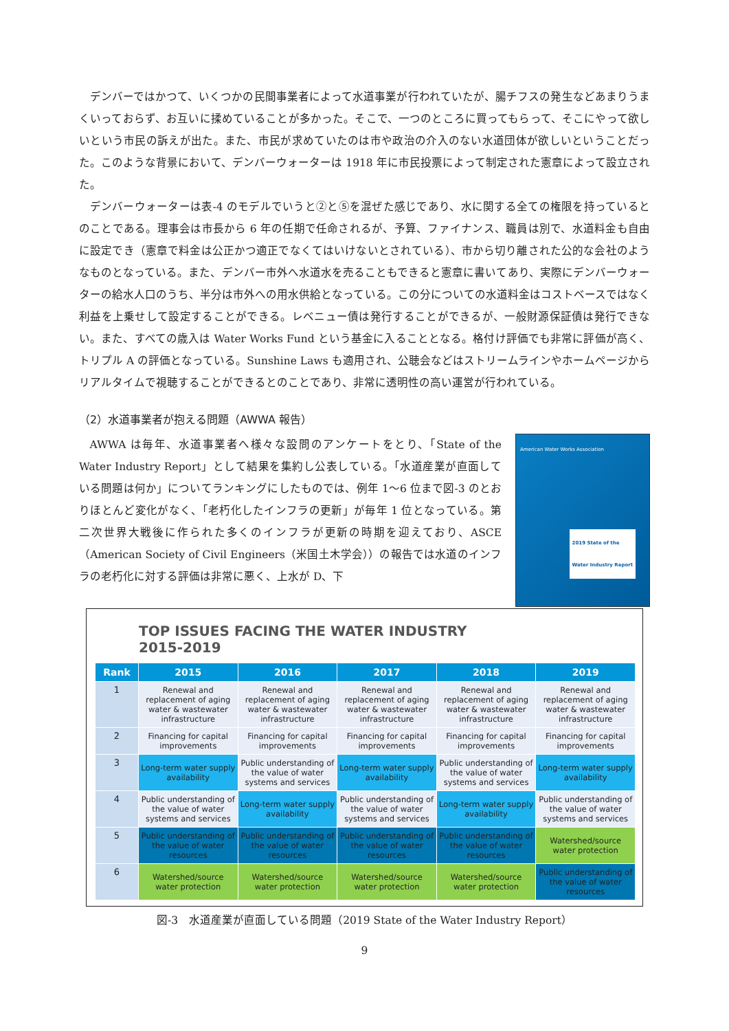デンバーではかつて、いくつかの民間事業者によって水道事業が行われていたが、腸チフスの発生などあまりうまくいっておらず、お互いに揉めていることが多かった。そこで、一つのところに買ってもらって、そこにやって欲しいという市民の訴えが出た。また、市民が求めていたのは市や政治の介入のない水道団体が欲しいということだった。このような背景において、デンバーウォーターは 1918 年に市民投票によって制定された憲章によって設立された。
デンバーウォーターは表-4 のモデルでいうと②と⑤を混ぜた感じであり、水に関する全ての権限を持っているとのことである。理事会は市長から 6 年の任期で任命されるが、予算、ファイナンス、職員は別で、水道料金も自由に設定でき（憲章で料金は公正かつ適正でなくてはいけないとされている）、市から切り離された公的な会社のようなものとなっている。また、デンバー市外へ水道水を売ることもできると憲章に書いてあり、実際にデンバーウォーターの給水人口のうち、半分は市外への用水供給となっている。この分についての水道料金はコストベースではなく利益を上乗せして設定することができる。レベニュー債は発行することができるが、一般財源保証債は発行できない。また、すべての歳入は Water Works Fund という基金に入ることとなる。格付け評価でも非常に評価が高く、トリプル A の評価となっている。Sunshine Laws も適用され、公聴会などはストリームラインやホームページからリアルタイムで視聴することができるとのことであり、非常に透明性の高い運営が行われている。
（2）水道事業者が抱える問題（AWWA 報告）
AWWA は毎年、水道事業者へ様々な設問のアンケートをとり、「State of the Water Industry Report」として結果を集約し公表している。「水道産業が直面している問題は何か」についてランキングにしたものでは、例年 1〜6 位まで図-3 のとおりほとんど変化がなく、「老朽化したインフラの更新」が毎年 1 位となっている。第二次世界大戦後に作られた多くのインフラが更新の時期を迎えており、ASCE（American Society of Civil Engineers（米国土木学会））の報告では水道のインフラの老朽化に対する評価は非常に悪く、上水が D、下
American Water Works Association
2019 State of the
Water Industry Report
TOP ISSUES FACING THE WATER INDUSTRY
2015-2019
| Rank | 2015 | 2016 | 2017 | 2018 | 2019 |
| --- | --- | --- | --- | --- | --- |
| 1 | Renewal and replacement of aging water & wastewater infrastructure | Renewal and replacement of aging water & wastewater infrastructure | Renewal and replacement of aging water & wastewater infrastructure | Renewal and replacement of aging water & wastewater infrastructure | Renewal and replacement of aging water & wastewater infrastructure |
| 2 | Financing for capital improvements | Financing for capital improvements | Financing for capital improvements | Financing for capital improvements | Financing for capital improvements |
| 3 | Long-term water supply availability | Public understanding of the value of water systems and services | Long-term water supply availability | Public understanding of the value of water systems and services | Long-term water supply availability |
| 4 | Public understanding of the value of water systems and services | Long-term water supply availability | Public understanding of the value of water systems and services | Long-term water supply availability | Public understanding of the value of water systems and services |
| 5 | Public understanding of the value of water resources | Public understanding of the value of water resources | Public understanding of the value of water resources | Public understanding of the value of water resources | Watershed/source water protection |
| 6 | Watershed/source water protection | Watershed/source water protection | Watershed/source water protection | Watershed/source water protection | Public understanding of the value of water resources |
図-3　水道産業が直面している問題（2019 State of the Water Industry Report）
9